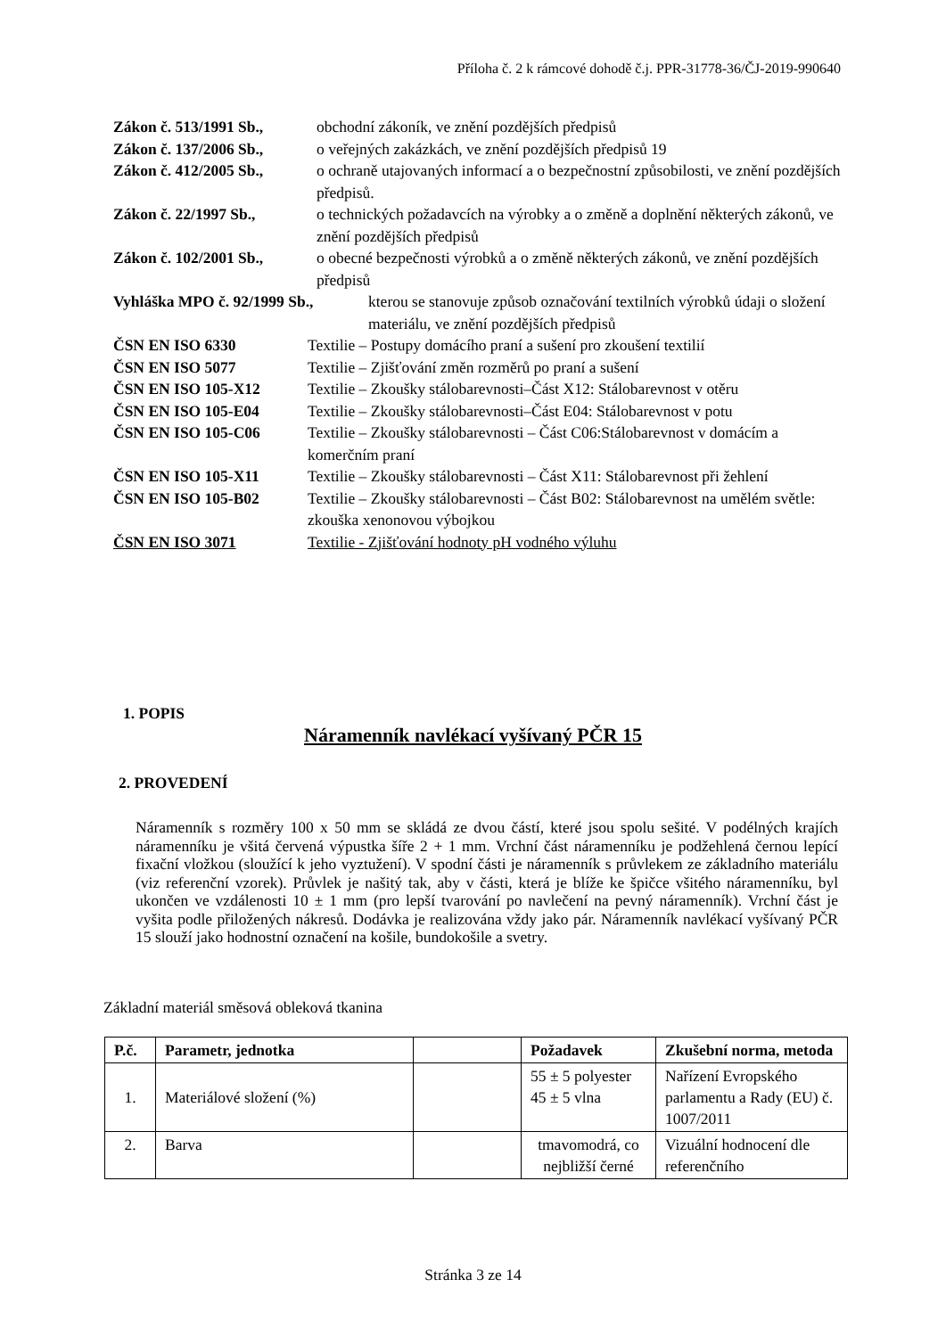Příloha č. 2 k rámcové dohodě č.j. PPR-31778-36/ČJ-2019-990640
Zákon č. 513/1991 Sb., obchodní zákoník, ve znění pozdějších předpisů
Zákon č. 137/2006 Sb., o veřejných zakázkách, ve znění pozdějších předpisů 19
Zákon č. 412/2005 Sb., o ochraně utajovaných informací a o bezpečnostní způsobilosti, ve znění pozdějších předpisů.
Zákon č. 22/1997 Sb., o technických požadavcích na výrobky a o změně a doplnění některých zákonů, ve znění pozdějších předpisů
Zákon č. 102/2001 Sb., o obecné bezpečnosti výrobků a o změně některých zákonů, ve znění pozdějších předpisů
Vyhláška MPO č. 92/1999 Sb., kterou se stanovuje způsob označování textilních výrobků údaji o složení materiálu, ve znění pozdějších předpisů
ČSN EN ISO 6330 Textilie – Postupy domácího praní a sušení pro zkoušení textilií
ČSN EN ISO 5077 Textilie – Zjišťování změn rozměrů po praní a sušení
ČSN EN ISO 105-X12 Textilie – Zkoušky stálobarevnosti–Část X12: Stálobarevnost v otěru
ČSN EN ISO 105-E04 Textilie – Zkoušky stálobarevnosti–Část E04: Stálobarevnost v potu
ČSN EN ISO 105-C06 Textilie – Zkoušky stálobarevnosti – Část C06:Stálobarevnost v domácím a komerčním praní
ČSN EN ISO 105-X11 Textilie – Zkoušky stálobarevnosti – Část X11: Stálobarevnost při žehlení
ČSN EN ISO 105-B02 Textilie – Zkoušky stálobarevnosti – Část B02: Stálobarevnost na umělém světle: zkouška xenonovou výbojkou
ČSN EN ISO 3071 Textilie - Zjišťování hodnoty pH vodného výluhu
1. POPIS
Náramenník navlékací vyšívaný PČR 15
2. PROVEDENÍ
Náramenník s rozměry 100 x 50 mm se skládá ze dvou částí, které jsou spolu sešité. V podélných krajích náramenníku je všitá červená výpustka šíře 2 + 1 mm. Vrchní část náramenníku je podžehlená černou lepící fixační vložkou (sloužící k jeho vyztužení). V spodní části je náramenník s průvlekem ze základního materiálu (viz referenční vzorek). Průvlek je našitý tak, aby v části, která je blíže ke špičce všitého náramenníku, byl ukončen ve vzdálenosti 10 ± 1 mm (pro lepší tvarování po navlečení na pevný náramenník). Vrchní část je vyšita podle přiložených nákresů. Dodávka je realizována vždy jako pár. Náramenník navlékací vyšívaný PČR 15 slouží jako hodnostní označení na košile, bundokošile a svetry.
Základní materiál směsová obleková tkanina
| P.č. | Parametr, jednotka | | Požadavek | Zkušební norma, metoda |
| --- | --- | --- | --- | --- |
| 1. | Materiálové složení (%) | | 55 ± 5 polyester 45 ± 5 vlna | Nařízení Evropského parlamentu a Rady (EU) č. 1007/2011 |
| 2. | Barva | | tmavomodrá, co nejbližší černé | Vizuální hodnocení dle referenčního |
Stránka 3 ze 14